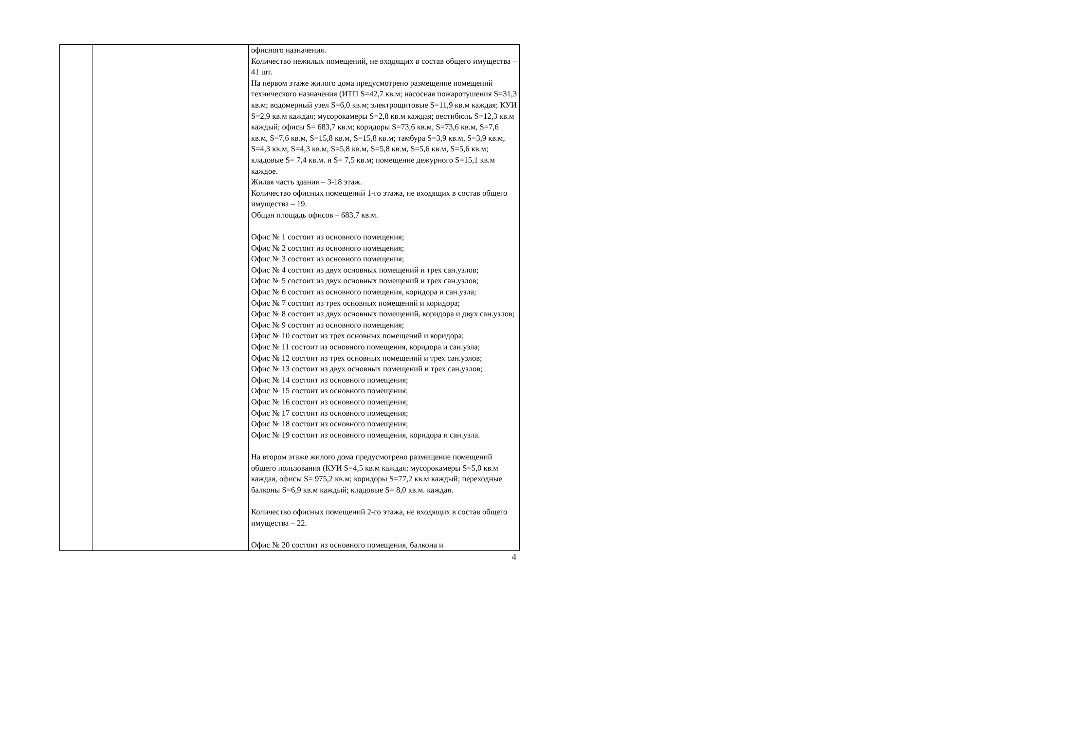| | | офисного назначения. Количество нежилых помещений, не входящих в состав общего имущества – 41 шт. На первом этаже жилого дома предусмотрено размещение помещений технического назначения (ИТП S=42,7 кв.м; насосная пожаротушения S=31,3 кв.м; водомерный узел S=6,0 кв.м; электрощитовые S=11,9 кв.м каждая; КУИ S=2,9 кв.м каждая; мусорокамеры S=2,8 кв.м каждая; вестибюль S=12,3 кв.м каждый; офисы S= 683,7 кв.м; коридоры S=73,6 кв.м, S=73,6 кв.м, S=7,6 кв.м, S=7,6 кв.м, S=15,8 кв.м, S=15,8 кв.м; тамбура S=3,9 кв.м, S=3,9 кв.м, S=4,3 кв.м, S=4,3 кв.м, S=5,8 кв.м, S=5,8 кв.м, S=5,6 кв.м, S=5,6 кв.м; кладовые S= 7,4 кв.м. и S= 7,5 кв.м; помещение дежурного S=15,1 кв.м каждое. Жилая часть здания – 3-18 этаж. Количество офисных помещений 1-го этажа, не входящих в состав общего имущества – 19. Общая площадь офисов – 683,7 кв.м. Офис № 1 состоит из основного помещения; Офис № 2 состоит из основного помещения; Офис № 3 состоит из основного помещения; Офис № 4 состоит из двух основных помещений и трех сан.узлов; Офис № 5 состоит из двух основных помещений и трех сан.узлов; Офис № 6 состоит из основного помещения, коридора и сан.узла; Офис № 7 состоит из трех основных помещений и коридора; Офис № 8 состоит из двух основных помещений, коридора и двух сан.узлов; Офис № 9 состоит из основного помещения; Офис № 10 состоит из трех основных помещений и коридора; Офис № 11 состоит из основного помещения, коридора и сан.узла; Офис № 12 состоит из трех основных помещений и трех сан.узлов; Офис № 13 состоит из двух основных помещений и трех сан.узлов; Офис № 14 состоит из основного помещения; Офис № 15 состоит из основного помещения; Офис № 16 состоит из основного помещения; Офис № 17 состоит из основного помещения; Офис № 18 состоит из основного помещения; Офис № 19 состоит из основного помещения, коридора и сан.узла. На втором этаже жилого дома предусмотрено размещение помещений общего пользования (КУИ S=4,5 кв.м каждая; мусорокамеры S=5,0 кв.м каждая, офисы S= 975,2 кв.м; коридоры S=77,2 кв.м каждый; переходные балконы S=6,9 кв.м каждый; кладовые S= 8,0 кв.м. каждая. Количество офисных помещений 2-го этажа, не входящих в состав общего имущества – 22. Офис № 20 состоит из основного помещения, балкона и |
4